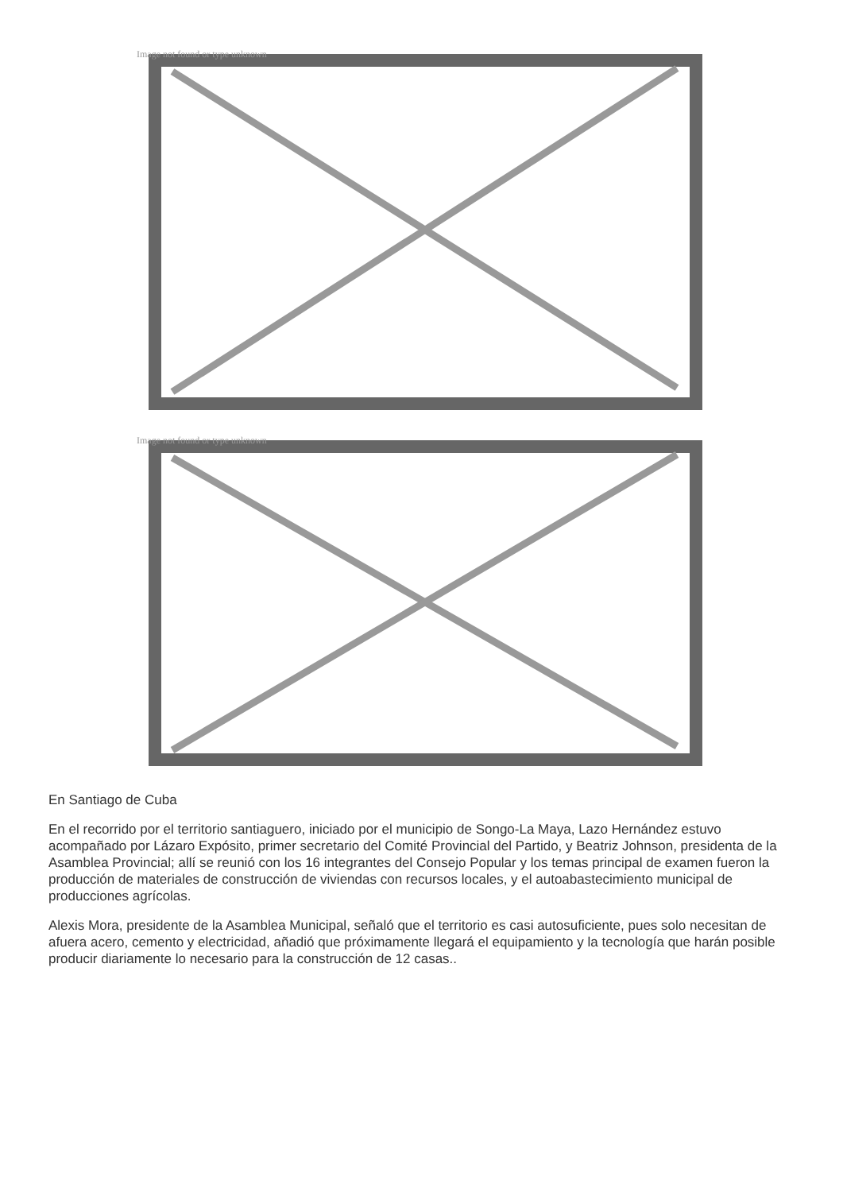Image not found or type unknown
Image not found or type unknown
En Santiago de Cuba
En el recorrido por el territorio santiaguero, iniciado por el municipio de Songo-La Maya, Lazo Hernández estuvo acompañado por Lázaro Expósito, primer secretario del Comité Provincial del Partido, y Beatriz Johnson, presidenta de la Asamblea Provincial; allí se reunió con los 16 integrantes del Consejo Popular y los temas principal de examen fueron la producción de materiales de construcción de viviendas con recursos locales, y el autoabastecimiento municipal de producciones agrícolas.
Alexis Mora, presidente de la Asamblea Municipal, señaló que el territorio es casi autosuficiente, pues solo necesitan de afuera acero, cemento y electricidad, añadió que próximamente llegará el equipamiento y la tecnología que harán posible producir diariamente lo necesario para la construcción de 12 casas..